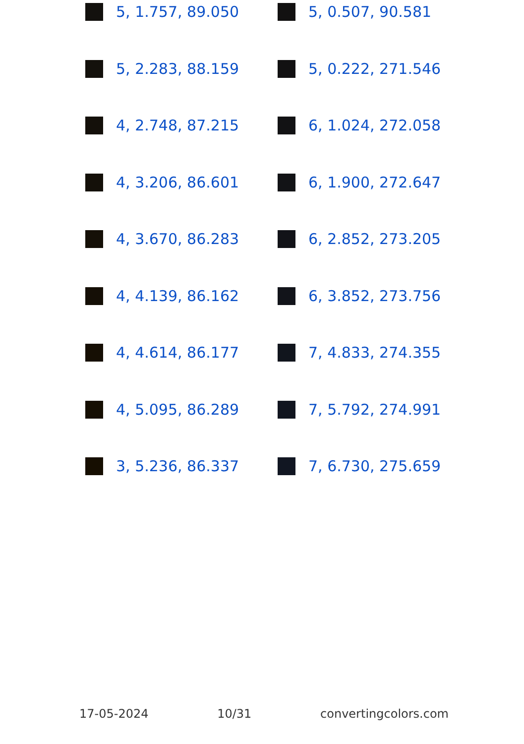5, 1.757, 89.050
5, 0.507, 90.581
5, 2.283, 88.159
5, 0.222, 271.546
4, 2.748, 87.215
6, 1.024, 272.058
4, 3.206, 86.601
6, 1.900, 272.647
4, 3.670, 86.283
6, 2.852, 273.205
4, 4.139, 86.162
6, 3.852, 273.756
4, 4.614, 86.177
7, 4.833, 274.355
4, 5.095, 86.289
7, 5.792, 274.991
3, 5.236, 86.337
7, 6.730, 275.659
17-05-2024 10/31 convertingcolors.com